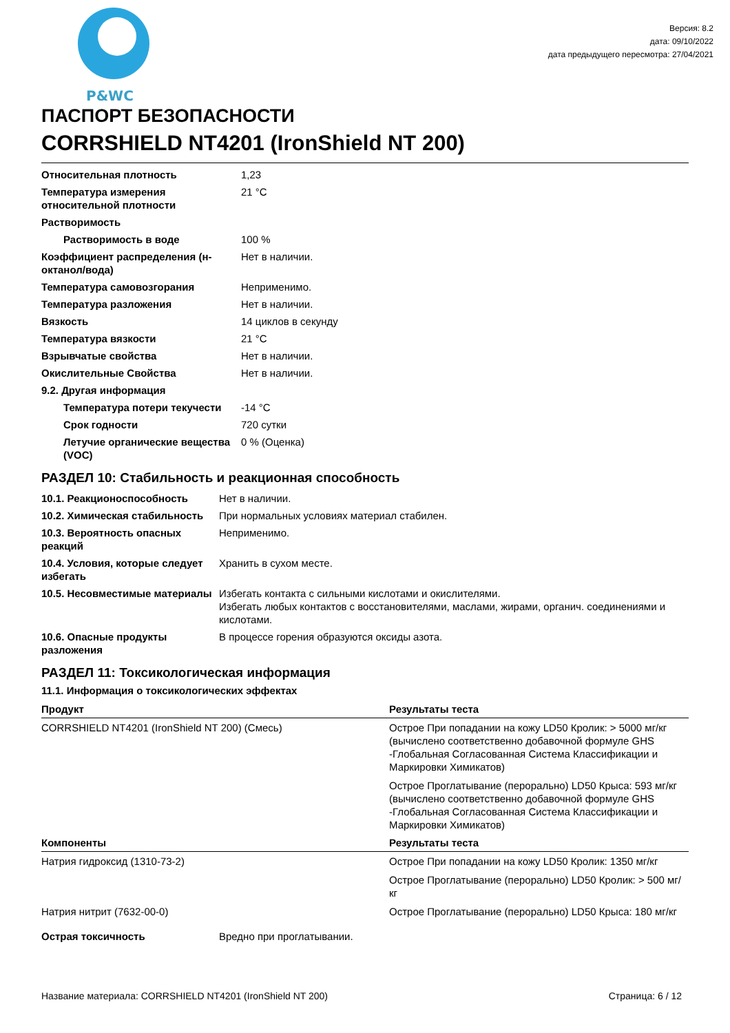P&WC
Версия: 8.2
дата: 09/10/2022
дата предыдущего пересмотра: 27/04/2021
ПАСПОРТ БЕЗОПАСНОСТИ
CORRSHIELD NT4201 (IronShield NT 200)
| Относительная плотность | 1,23 |
| Температура измерения относительной плотности | 21 °C |
| Растворимость | |
| Растворимость в воде | 100 % |
| Коэффициент распределения (н-октанол/вода) | Нет в наличии. |
| Температура самовозгорания | Неприменимо. |
| Температура разложения | Нет в наличии. |
| Вязкость | 14 циклов в секунду |
| Температура вязкости | 21 °C |
| Взрывчатые свойства | Нет в наличии. |
| Окислительные Свойства | Нет в наличии. |
| 9.2. Другая информация | |
| Температура потери текучести | -14 °C |
| Срок годности | 720 сутки |
| Летучие органические вещества (VOC) | 0 % (Оценка) |
РАЗДЕЛ 10: Стабильность и реакционная способность
| 10.1. Реакционоспособность | Нет в наличии. |
| 10.2. Химическая стабильность | При нормальных условиях материал стабилен. |
| 10.3. Вероятность опасных реакций | Неприменимо. |
| 10.4. Условия, которые следует избегать | Хранить в сухом месте. |
| 10.5. Несовместимые материалы | Избегать контакта с сильными кислотами и окислителями. Избегать любых контактов с восстановителями, маслами, жирами, органич. соединениями и кислотами. |
| 10.6. Опасные продукты разложения | В процессе горения образуются оксиды азота. |
РАЗДЕЛ 11: Токсикологическая информация
11.1. Информация о токсикологических эффектах
| Продукт | Результаты теста |
| --- | --- |
| CORRSHIELD NT4201 (IronShield NT 200) (Смесь) | Острое При попадании на кожу LD50 Кролик: > 5000 мг/кг (вычислено соответственно добавочной формуле GHS -Глобальная Согласованная Система Классификации и Маркировки Химикатов) |
| | Острое Проглатывание (перорально) LD50 Крыса: 593 мг/кг (вычислено соответственно добавочной формуле GHS -Глобальная Согласованная Система Классификации и Маркировки Химикатов) |
| Компоненты | Результаты теста |
| Натрия гидроксид (1310-73-2) | Острое При попадании на кожу LD50 Кролик: 1350 мг/кг |
| | Острое Проглатывание (перорально) LD50 Кролик: > 500 мг/кг |
| Натрия нитрит (7632-00-0) | Острое Проглатывание (перорально) LD50 Крыса: 180 мг/кг |
| Острая токсичность | Вредно при проглатывании. |
Название материала: CORRSHIELD NT4201 (IronShield NT 200) Страница: 6 / 12